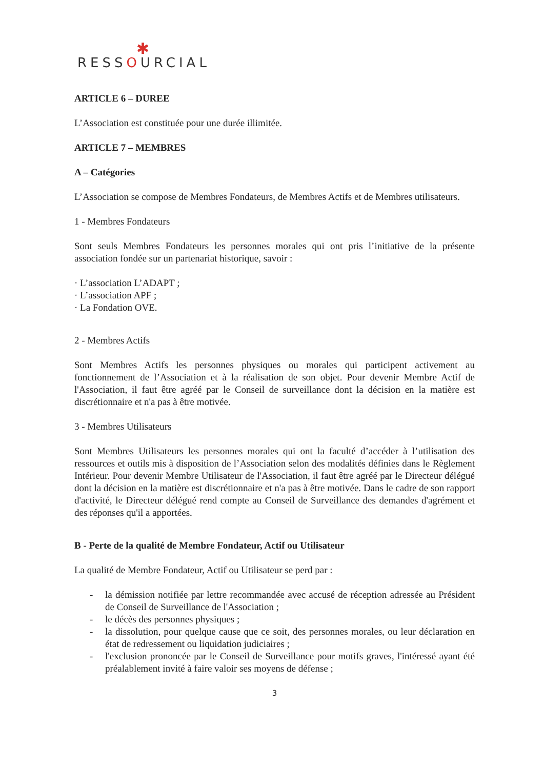✱
RESSOURCIAL
ARTICLE 6 – DUREE
L’Association est constituée pour une durée illimitée.
ARTICLE 7 – MEMBRES
A – Catégories
L’Association se compose de Membres Fondateurs, de Membres Actifs et de Membres utilisateurs.
1 - Membres Fondateurs
Sont seuls Membres Fondateurs les personnes morales qui ont pris l’initiative de la présente association fondée sur un partenariat historique, savoir :
· L’association L’ADAPT ;
· L’association APF ;
· La Fondation OVE.
2 - Membres Actifs
Sont Membres Actifs les personnes physiques ou morales qui participent activement au fonctionnement de l’Association et à la réalisation de son objet. Pour devenir Membre Actif de l'Association, il faut être agréé par le Conseil de surveillance dont la décision en la matière est discrétionnaire et n'a pas à être motivée.
3 - Membres Utilisateurs
Sont Membres Utilisateurs les personnes morales qui ont la faculté d’accéder à l’utilisation des ressources et outils mis à disposition de l’Association selon des modalités définies dans le Règlement Intérieur. Pour devenir Membre Utilisateur de l'Association, il faut être agréé par le Directeur délégué dont la décision en la matière est discrétionnaire et n'a pas à être motivée. Dans le cadre de son rapport d'activité, le Directeur délégué rend compte au Conseil de Surveillance des demandes d'agrément et des réponses qu'il a apportées.
B - Perte de la qualité de Membre Fondateur, Actif ou Utilisateur
La qualité de Membre Fondateur, Actif ou Utilisateur se perd par :
- la démission notifiée par lettre recommandée avec accusé de réception adressée au Président de Conseil de Surveillance de l'Association ;
- le décès des personnes physiques ;
- la dissolution, pour quelque cause que ce soit, des personnes morales, ou leur déclaration en état de redressement ou liquidation judiciaires ;
- l'exclusion prononcée par le Conseil de Surveillance pour motifs graves, l'intéressé ayant été préalablement invité à faire valoir ses moyens de défense ;
3